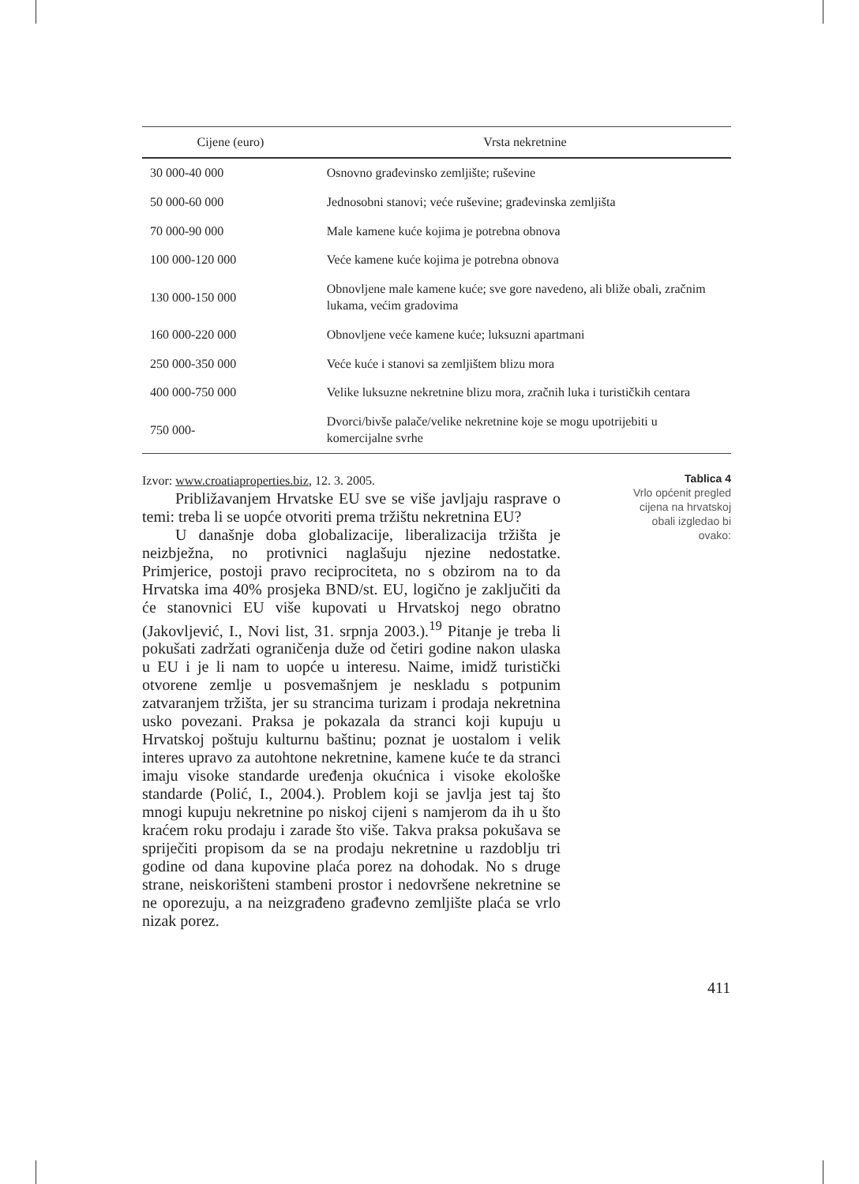| Cijene (euro) | Vrsta nekretnine |
| --- | --- |
| 30 000-40 000 | Osnovno građevinsko zemljište; ruševine |
| 50 000-60 000 | Jednosobni stanovi; veće ruševine; građevinska zemljišta |
| 70 000-90 000 | Male kamene kuće kojima je potrebna obnova |
| 100 000-120 000 | Veće kamene kuće kojima je potrebna obnova |
| 130 000-150 000 | Obnovljene male kamene kuće; sve gore navedeno, ali bliže obali, zračnim lukama, većim gradovima |
| 160 000-220 000 | Obnovljene veće kamene kuće; luksuzni apartmani |
| 250 000-350 000 | Veće kuće i stanovi sa zemljištem blizu mora |
| 400 000-750 000 | Velike luksuzne nekretnine blizu mora, zračnih luka i turističkih centara |
| 750 000- | Dvorci/bivše palače/velike nekretnine koje se mogu upotrijebiti u komercijalne svrhe |
Izvor: www.croatiaproperties.biz, 12. 3. 2005.
Približavanjem Hrvatske EU sve se više javljaju rasprave o temi: treba li se uopće otvoriti prema tržištu nekretnina EU?
U današnje doba globalizacije, liberalizacija tržišta je neizbježna, no protivnici naglašuju njezine nedostatke. Primjerice, postoji pravo reciprociteta, no s obzirom na to da Hrvatska ima 40% prosjeka BND/st. EU, logično je zaključiti da će stanovnici EU više kupovati u Hrvatskoj nego obratno (Jakovljević, I., Novi list, 31. srpnja 2003.).<sup>19</sup> Pitanje je treba li pokušati zadržati ograničenja duže od četiri godine nakon ulaska u EU i je li nam to uopće u interesu. Naime, imidž turistički otvorene zemlje u posvemašnjem je neskladu s potpunim zatvaranjem tržišta, jer su strancima turizam i prodaja nekretnina usko povezani. Praksa je pokazala da stranci koji kupuju u Hrvatskoj poštuju kulturnu baštinu; poznat je uostalom i velik interes upravo za autohtone nekretnine, kamene kuće te da stranci imaju visoke standarde uređenja okućnica i visoke ekološke standarde (Polić, I., 2004.). Problem koji se javlja jest taj što mnogi kupuju nekretnine po niskoj cijeni s namjerom da ih u što kraćem roku prodaju i zarade što više. Takva praksa pokušava se spriječiti propisom da se na prodaju nekretnine u razdoblju tri godine od dana kupovine plaća porez na dohodak. No s druge strane, neiskorišteni stambeni prostor i nedovršene nekretnine se ne oporezuju, a na neizgrađeno građevno zemljište plaća se vrlo nizak porez.
Tablica 4
Vrlo općenit pregled
cijena na hrvatskoj
obali izgledao bi
ovako:
411